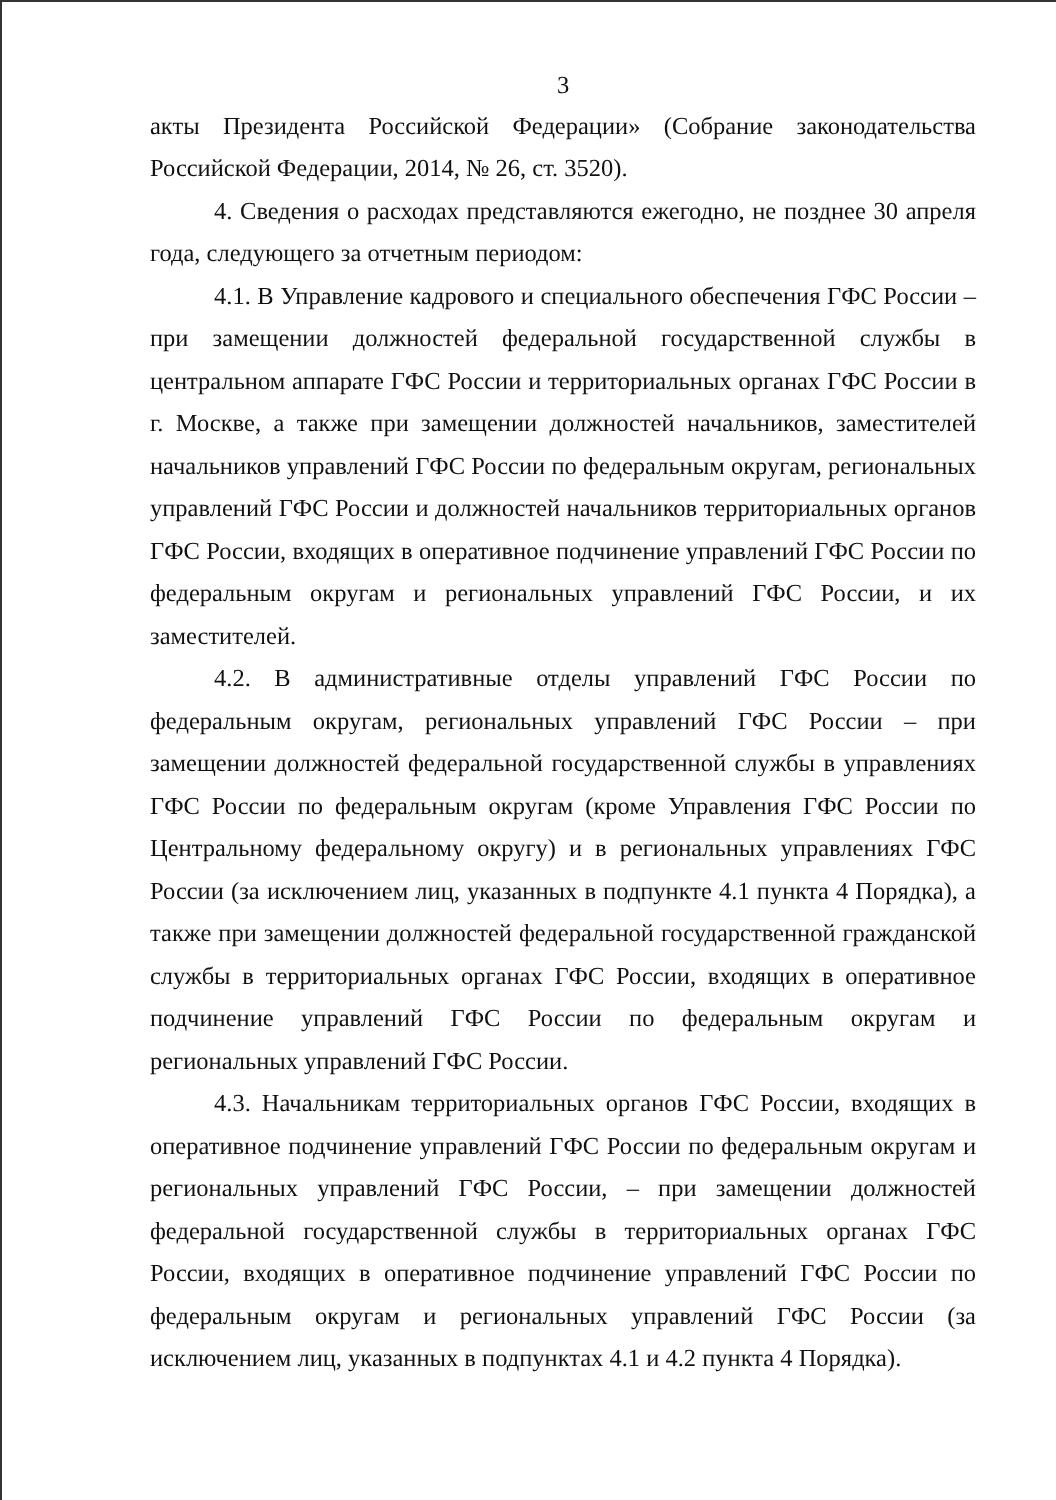3
акты Президента Российской Федерации» (Собрание законодательства Российской Федерации, 2014, № 26, ст. 3520).
4. Сведения о расходах представляются ежегодно, не позднее 30 апреля года, следующего за отчетным периодом:
4.1. В Управление кадрового и специального обеспечения ГФС России – при замещении должностей федеральной государственной службы в центральном аппарате ГФС России и территориальных органах ГФС России в г. Москве, а также при замещении должностей начальников, заместителей начальников управлений ГФС России по федеральным округам, региональных управлений ГФС России и должностей начальников территориальных органов ГФС России, входящих в оперативное подчинение управлений ГФС России по федеральным округам и региональных управлений ГФС России, и их заместителей.
4.2. В административные отделы управлений ГФС России по федеральным округам, региональных управлений ГФС России – при замещении должностей федеральной государственной службы в управлениях ГФС России по федеральным округам (кроме Управления ГФС России по Центральному федеральному округу) и в региональных управлениях ГФС России (за исключением лиц, указанных в подпункте 4.1 пункта 4 Порядка), а также при замещении должностей федеральной государственной гражданской службы в территориальных органах ГФС России, входящих в оперативное подчинение управлений ГФС России по федеральным округам и региональных управлений ГФС России.
4.3. Начальникам территориальных органов ГФС России, входящих в оперативное подчинение управлений ГФС России по федеральным округам и региональных управлений ГФС России, – при замещении должностей федеральной государственной службы в территориальных органах ГФС России, входящих в оперативное подчинение управлений ГФС России по федеральным округам и региональных управлений ГФС России (за исключением лиц, указанных в подпунктах 4.1 и 4.2 пункта 4 Порядка).